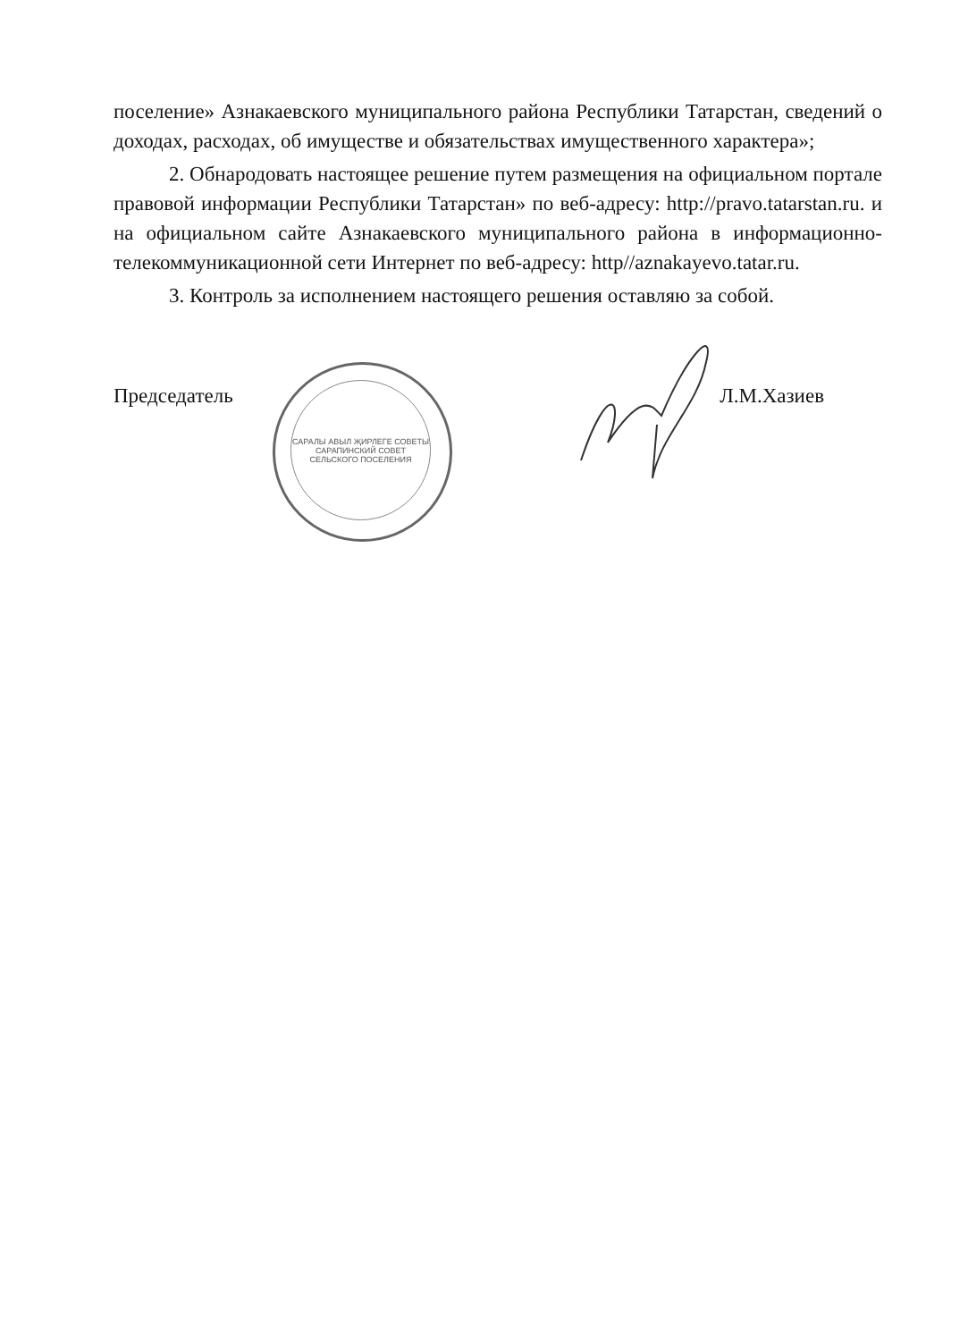поселение» Азнакаевского муниципального района Республики Татарстан, сведений о доходах, расходах, об имуществе и обязательствах имущественного характера»;
2. Обнародовать настоящее решение путем размещения на официальном портале правовой информации Республики Татарстан» по веб-адресу: http://pravo.tatarstan.ru. и на официальном сайте Азнакаевского муниципального района в информационно-телекоммуникационной сети Интернет по веб-адресу: http//aznakayevo.tatar.ru.
3. Контроль за исполнением настоящего решения оставляю за собой.
САРАЛЫ АВЫЛ ҖИРЛЕГЕ СОВЕТЫ
САРАПИНСКИЙ СОВЕТ СЕЛЬСКОГО ПОСЕЛЕНИЯ
Председатель Л.М.Хазиев